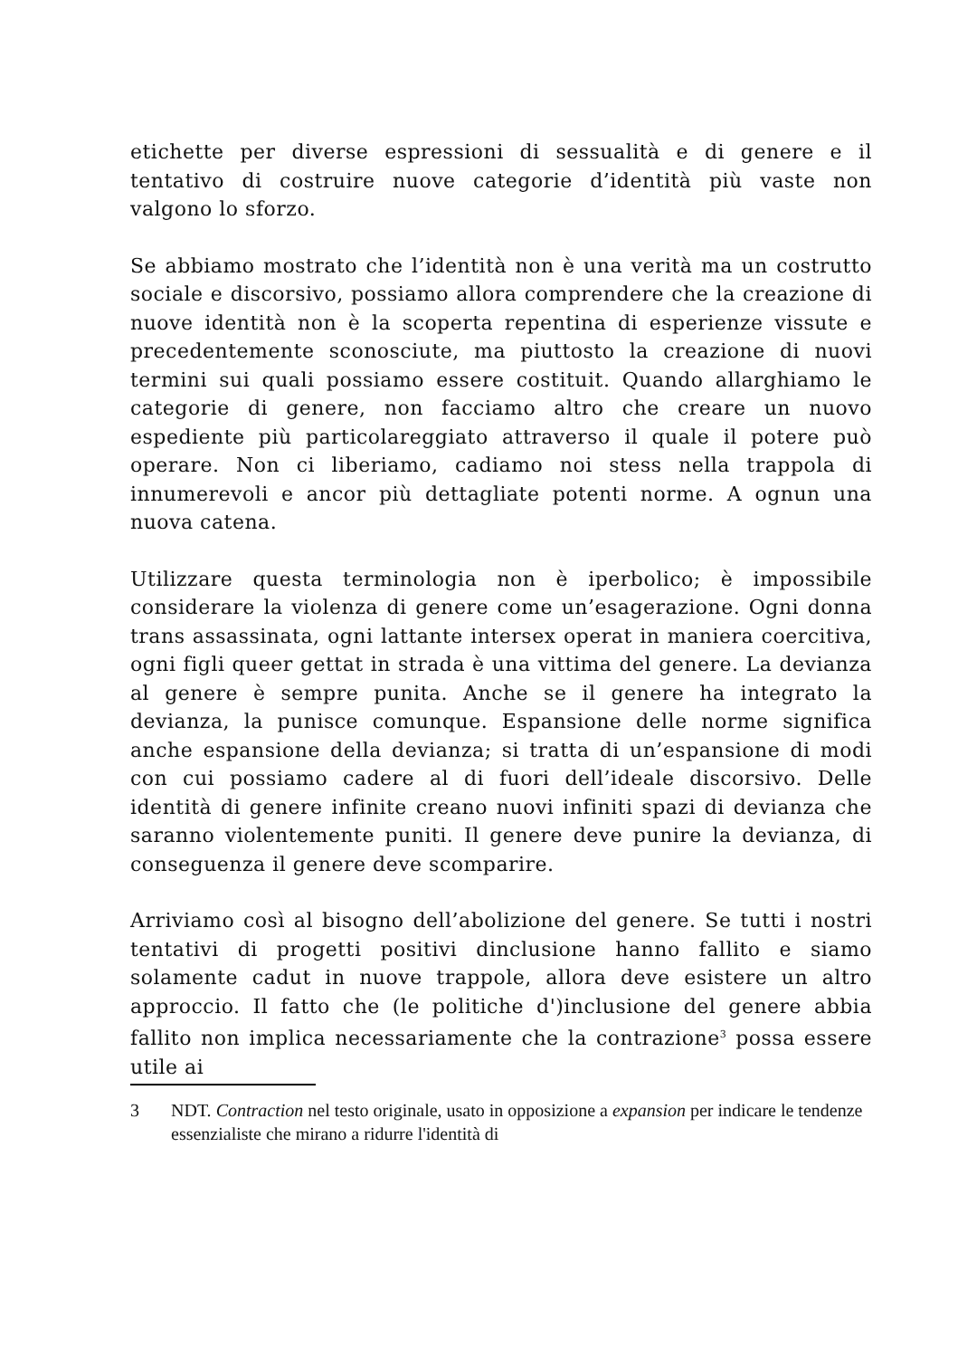etichette per diverse espressioni di sessualità e di genere e il tentativo di costruire nuove categorie d’identità più vaste non valgono lo sforzo.
Se abbiamo mostrato che l’identità non è una verità ma un costrutto sociale e discorsivo, possiamo allora comprendere che la creazione di nuove identità non è la scoperta repentina di esperienze vissute e precedentemente sconosciute, ma piuttosto la creazione di nuovi termini sui quali possiamo essere costituit. Quando allarghiamo le categorie di genere, non facciamo altro che creare un nuovo espediente più particolareggiato attraverso il quale il potere può operare. Non ci liberiamo, cadiamo noi stess nella trappola di innumerevoli e ancor più dettagliate potenti norme. A ognun una nuova catena.
Utilizzare questa terminologia non è iperbolico; è impossibile considerare la violenza di genere come un’esagerazione. Ogni donna trans assassinata, ogni lattante intersex operat in maniera coercitiva, ogni figli queer gettat in strada è una vittima del genere. La devianza al genere è sempre punita. Anche se il genere ha integrato la devianza, la punisce comunque. Espansione delle norme significa anche espansione della devianza; si tratta di un’espansione di modi con cui possiamo cadere al di fuori dell’ideale discorsivo. Delle identità di genere infinite creano nuovi infiniti spazi di devianza che saranno violentemente puniti. Il genere deve punire la devianza, di conseguenza il genere deve scomparire.
Arriviamo così al bisogno dell’abolizione del genere. Se tutti i nostri tentativi di progetti positivi dinclusione hanno fallito e siamo solamente cadut in nuove trappole, allora deve esistere un altro approccio. Il fatto che (le politiche d')inclusione del genere abbia fallito non implica necessariamente che la contrazione<sup>3</sup> possa essere utile ai
3 NDT. Contraction nel testo originale, usato in opposizione a expansion per indicare le tendenze essenzialiste che mirano a ridurre l'identità di